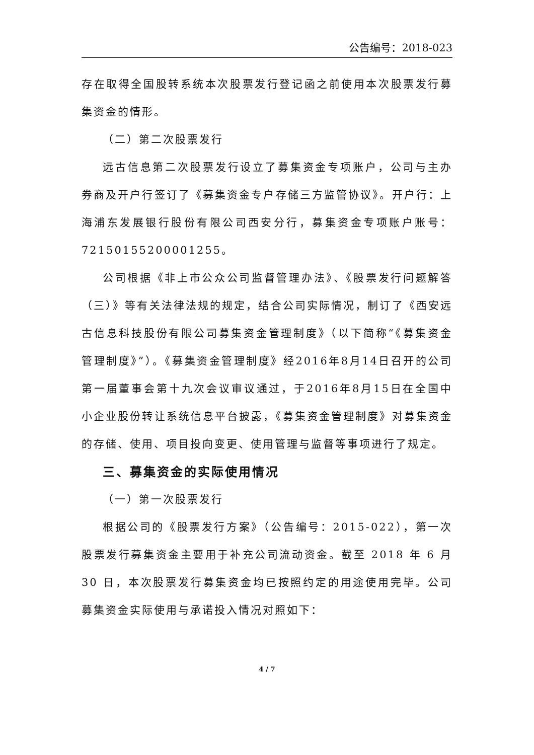公告编号：2018-023
存在取得全国股转系统本次股票发行登记函之前使用本次股票发行募集资金的情形。
（二）第二次股票发行
远古信息第二次股票发行设立了募集资金专项账户，公司与主办券商及开户行签订了《募集资金专户存储三方监管协议》。开户行：上海浦东发展银行股份有限公司西安分行，募集资金专项账户账号：72150155200001255。
公司根据《非上市公众公司监督管理办法》、《股票发行问题解答（三）》等有关法律法规的规定，结合公司实际情况，制订了《西安远古信息科技股份有限公司募集资金管理制度》（以下简称“《募集资金管理制度》”）。《募集资金管理制度》经2016年8月14日召开的公司第一届董事会第十九次会议审议通过，于2016年8月15日在全国中小企业股份转让系统信息平台披露，《募集资金管理制度》对募集资金的存储、使用、项目投向变更、使用管理与监督等事项进行了规定。
三、募集资金的实际使用情况
（一）第一次股票发行
根据公司的《股票发行方案》（公告编号：2015-022），第一次股票发行募集资金主要用于补充公司流动资金。截至 2018 年 6 月 30 日，本次股票发行募集资金均已按照约定的用途使用完毕。公司募集资金实际使用与承诺投入情况对照如下：
4 / 7